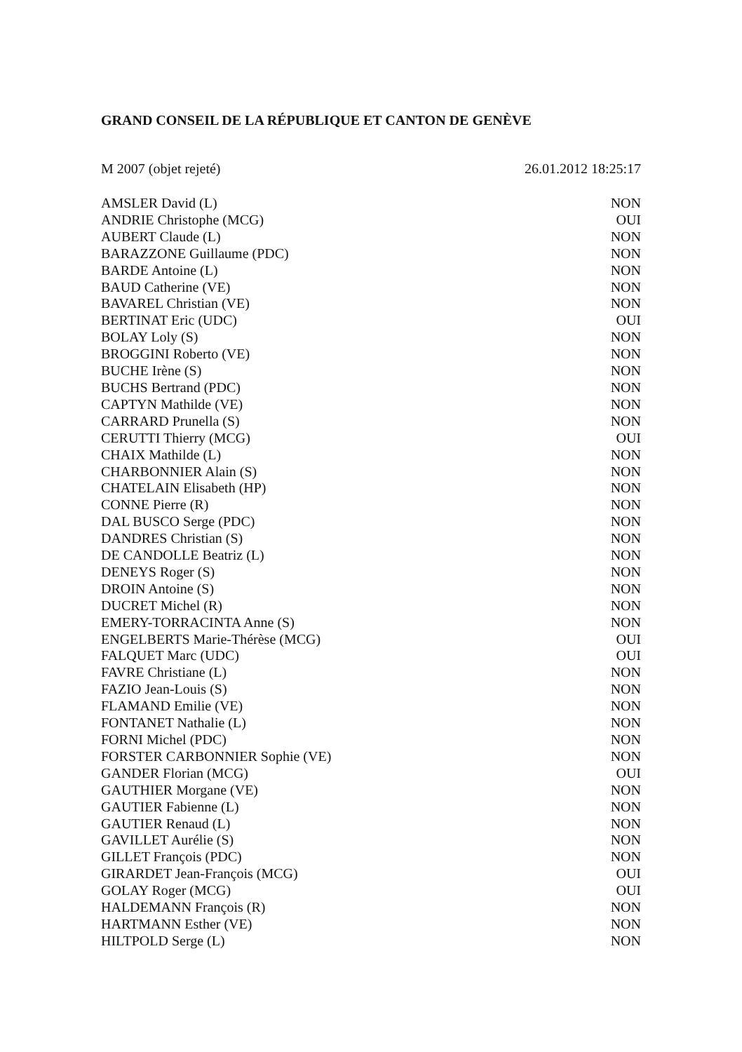GRAND CONSEIL DE LA RÉPUBLIQUE ET CANTON DE GENÈVE
M 2007 (objet rejeté) 26.01.2012 18:25:17
| AMSLER David (L) | NON |
| ANDRIE Christophe (MCG) | OUI |
| AUBERT Claude (L) | NON |
| BARAZZONE Guillaume (PDC) | NON |
| BARDE Antoine (L) | NON |
| BAUD Catherine (VE) | NON |
| BAVAREL Christian (VE) | NON |
| BERTINAT Eric (UDC) | OUI |
| BOLAY Loly (S) | NON |
| BROGGINI Roberto (VE) | NON |
| BUCHE Irène (S) | NON |
| BUCHS Bertrand (PDC) | NON |
| CAPTYN Mathilde (VE) | NON |
| CARRARD Prunella (S) | NON |
| CERUTTI Thierry (MCG) | OUI |
| CHAIX Mathilde (L) | NON |
| CHARBONNIER Alain (S) | NON |
| CHATELAIN Elisabeth (HP) | NON |
| CONNE Pierre (R) | NON |
| DAL BUSCO Serge (PDC) | NON |
| DANDRES Christian (S) | NON |
| DE CANDOLLE Beatriz (L) | NON |
| DENEYS Roger (S) | NON |
| DROIN Antoine (S) | NON |
| DUCRET Michel (R) | NON |
| EMERY-TORRACINTA Anne (S) | NON |
| ENGELBERTS Marie-Thérèse (MCG) | OUI |
| FALQUET Marc (UDC) | OUI |
| FAVRE Christiane (L) | NON |
| FAZIO Jean-Louis (S) | NON |
| FLAMAND Emilie (VE) | NON |
| FONTANET Nathalie (L) | NON |
| FORNI Michel (PDC) | NON |
| FORSTER CARBONNIER Sophie (VE) | NON |
| GANDER Florian (MCG) | OUI |
| GAUTHIER Morgane (VE) | NON |
| GAUTIER Fabienne (L) | NON |
| GAUTIER Renaud (L) | NON |
| GAVILLET Aurélie (S) | NON |
| GILLET François (PDC) | NON |
| GIRARDET Jean-François (MCG) | OUI |
| GOLAY Roger (MCG) | OUI |
| HALDEMANN François (R) | NON |
| HARTMANN Esther (VE) | NON |
| HILTPOLD Serge (L) | NON |